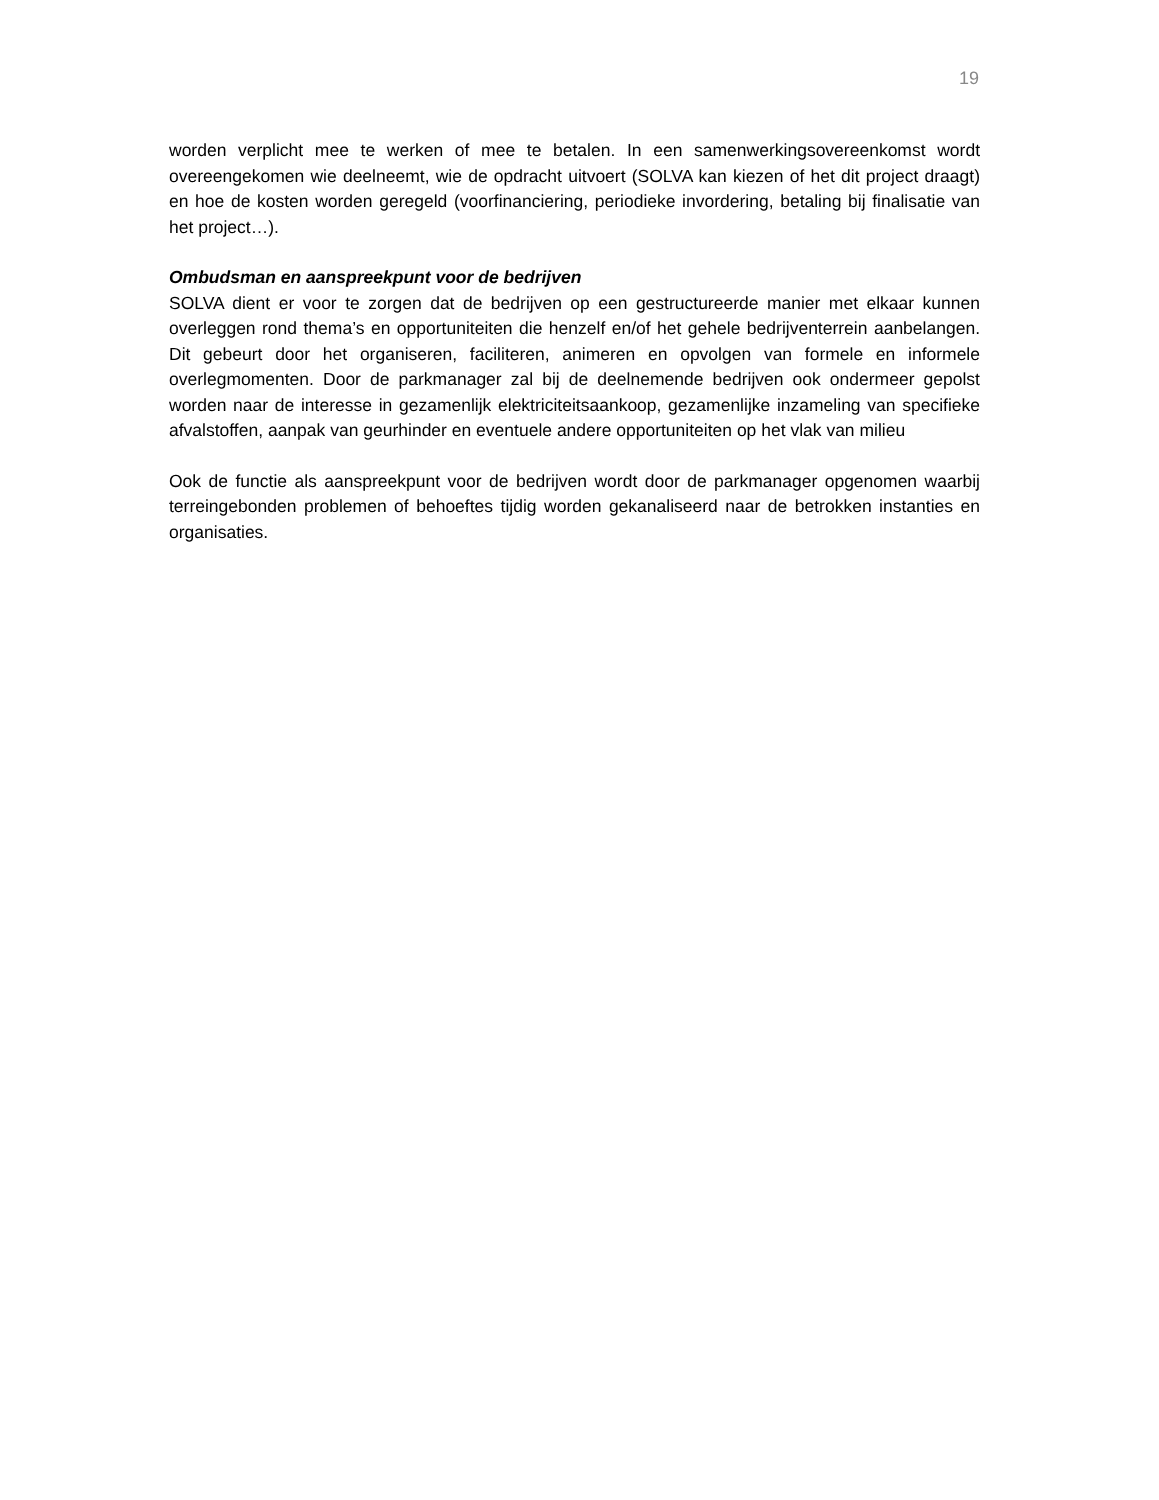19
worden verplicht mee te werken of mee te betalen. In een samenwerkingsovereenkomst wordt overeengekomen wie deelneemt, wie de opdracht uitvoert (SOLVA kan kiezen of het dit project draagt) en hoe de kosten worden geregeld (voorfinanciering, periodieke invordering, betaling bij finalisatie van het project…).
Ombudsman en aanspreekpunt voor de bedrijven
SOLVA dient er voor te zorgen dat de bedrijven op een gestructureerde manier met elkaar kunnen overleggen rond thema’s en opportuniteiten die henzelf en/of het gehele bedrijventerrein aanbelangen. Dit gebeurt door het organiseren, faciliteren, animeren en opvolgen van formele en informele overlegmomenten. Door de parkmanager zal bij de deelnemende bedrijven ook ondermeer gepolst worden naar de interesse in gezamenlijk elektriciteitsaankoop, gezamenlijke inzameling van specifieke afvalstoffen, aanpak van geurhinder en eventuele andere opportuniteiten op het vlak van milieu
Ook de functie als aanspreekpunt voor de bedrijven wordt door de parkmanager opgenomen waarbij terreingebonden problemen of behoeftes tijdig worden gekanaliseerd naar de betrokken instanties en organisaties.